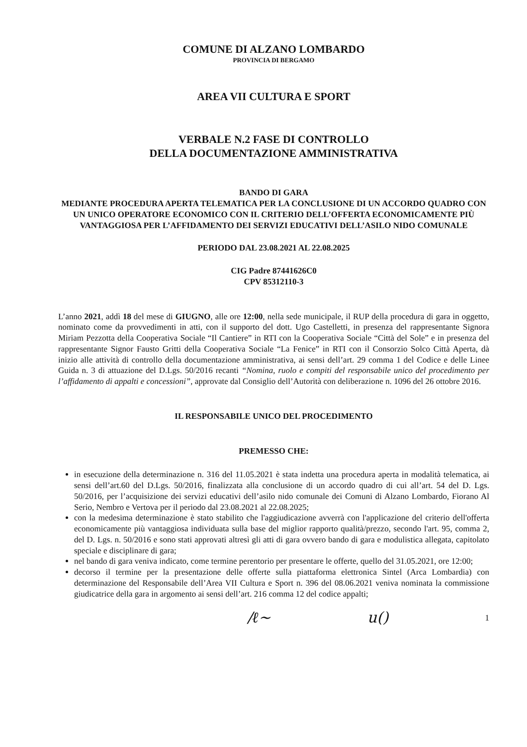COMUNE DI ALZANO LOMBARDO
PROVINCIA DI BERGAMO
AREA VII CULTURA E SPORT
VERBALE N.2 FASE DI CONTROLLO
DELLA DOCUMENTAZIONE AMMINISTRATIVA
BANDO DI GARA
MEDIANTE PROCEDURA APERTA TELEMATICA PER LA CONCLUSIONE DI UN ACCORDO QUADRO CON UN UNICO OPERATORE ECONOMICO CON IL CRITERIO DELL’OFFERTA ECONOMICAMENTE PIÙ VANTAGGIOSA PER L’AFFIDAMENTO DEI SERVIZI EDUCATIVI DELL’ASILO NIDO COMUNALE
PERIODO DAL 23.08.2021 AL 22.08.2025
CIG Padre 87441626C0
CPV 85312110-3
L’anno 2021, addì 18 del mese di GIUGNO, alle ore 12:00, nella sede municipale, il RUP della procedura di gara in oggetto, nominato come da provvedimenti in atti, con il supporto del dott. Ugo Castelletti, in presenza del rappresentante Signora Miriam Pezzotta della Cooperativa Sociale “Il Cantiere” in RTI con la Cooperativa Sociale “Città del Sole” e in presenza del rappresentante Signor Fausto Gritti della Cooperativa Sociale “La Fenice” in RTI con il Consorzio Solco Città Aperta, dà inizio alle attività di controllo della documentazione amministrativa, ai sensi dell’art. 29 comma 1 del Codice e delle Linee Guida n. 3 di attuazione del D.Lgs. 50/2016 recanti “Nomina, ruolo e compiti del responsabile unico del procedimento per l’affidamento di appalti e concessioni”, approvate dal Consiglio dell’Autorità con deliberazione n. 1096 del 26 ottobre 2016.
IL RESPONSABILE UNICO DEL PROCEDIMENTO
PREMESSO CHE:
in esecuzione della determinazione n. 316 del 11.05.2021 è stata indetta una procedura aperta in modalità telematica, ai sensi dell’art.60 del D.Lgs. 50/2016, finalizzata alla conclusione di un accordo quadro di cui all’art. 54 del D. Lgs. 50/2016, per l’acquisizione dei servizi educativi dell’asilo nido comunale dei Comuni di Alzano Lombardo, Fiorano Al Serio, Nembro e Vertova per il periodo dal 23.08.2021 al 22.08.2025;
con la medesima determinazione è stato stabilito che l'aggiudicazione avverrà con l'applicazione del criterio dell'offerta economicamente più vantaggiosa individuata sulla base del miglior rapporto qualità/prezzo, secondo l'art. 95, comma 2, del D. Lgs. n. 50/2016 e sono stati approvati altresì gli atti di gara ovvero bando di gara e modulistica allegata, capitolato speciale e disciplinare di gara;
nel bando di gara veniva indicato, come termine perentorio per presentare le offerte, quello del 31.05.2021, ore 12:00;
decorso il termine per la presentazione delle offerte sulla piattaforma elettronica Sintel (Arca Lombardia) con determinazione del Responsabile dell’Area VII Cultura e Sport n. 396 del 08.06.2021 veniva nominata la commissione giudicatrice della gara in argomento ai sensi dell’art. 216 comma 12 del codice appalti;
/ℓ~ u() 1